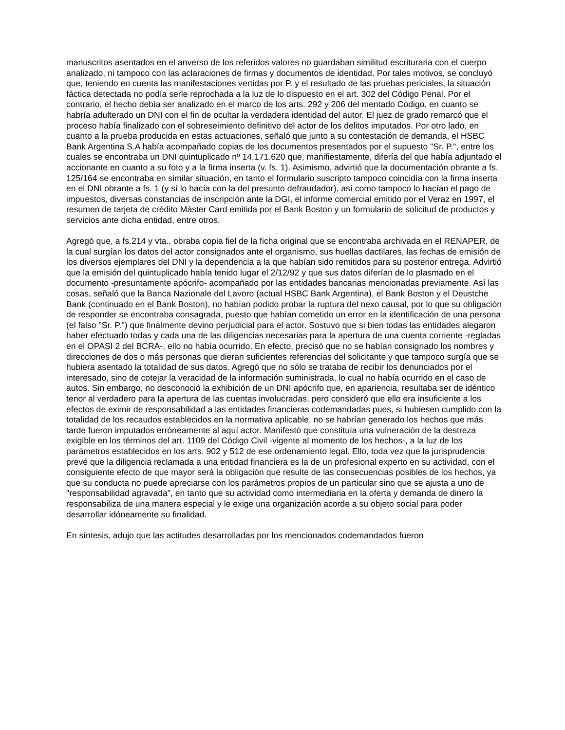manuscritos asentados en el anverso de los referidos valores no guardaban similitud escrituraria con el cuerpo analizado, ni tampoco con las aclaraciones de firmas y documentos de identidad. Por tales motivos, se concluyó que, teniendo en cuenta las manifestaciones vertidas por P. y el resultado de las pruebas periciales, la situación fáctica detectada no podía serle reprochada a la luz de lo dispuesto en el art. 302 del Código Penal. Por el contrario, el hecho debía ser analizado en el marco de los arts. 292 y 206 del mentado Código, en cuanto se habría adulterado un DNI con el fin de ocultar la verdadera identidad del autor. El juez de grado remarcó que el proceso había finalizado con el sobreseimiento definitivo del actor de los delitos imputados. Por otro lado, en cuanto a la prueba producida en estas actuaciones, señaló que junto a su contestación de demanda, el HSBC Bank Argentina S.A había acompañado copias de los documentos presentados por el supuesto "Sr. P.", entre los cuales se encontraba un DNI quintuplicado nº 14.171.620 que, manifiestamente, difería del que había adjuntado el accionante en cuanto a su foto y a la firma inserta (v. fs. 1). Asimismo, advirtió que la documentación obrante a fs. 125/164 se encontraba en similar situación, en tanto el formulario suscripto tampoco coincidía con la firma inserta en el DNI obrante a fs. 1 (y sí lo hacía con la del presunto defraudador), así como tampoco lo hacían el pago de impuestos, diversas constancias de inscripción ante la DGI, el informe comercial emitido por el Veraz en 1997, el resumen de tarjeta de crédito Máster Card emitida por el Bank Boston y un formulario de solicitud de productos y servicios ante dicha entidad, entre otros.
Agregó que, a fs.214 y vta., obraba copia fiel de la ficha original que se encontraba archivada en el RENAPER, de la cual surgían los datos del actor consignados ante el organismo, sus huellas dactilares, las fechas de emisión de los diversos ejemplares del DNI y la dependencia a la que habían sido remitidos para su posterior entrega. Advirtió que la emisión del quintuplicado había tenido lugar el 2/12/92 y que sus datos diferían de lo plasmado en el documento -presuntamente apócrifo- acompañado por las entidades bancarias mencionadas previamente. Así las cosas, señaló que la Banca Nazionale del Lavoro (actual HSBC Bank Argentina), el Bank Boston y el Deustche Bank (continuado en el Bank Boston), no habían podido probar la ruptura del nexo causal, por lo que su obligación de responder se encontraba consagrada, puesto que habían cometido un error en la identificación de una persona (el falso "Sr. P.") que finalmente devino perjudicial para el actor. Sostuvo que si bien todas las entidades alegaron haber efectuado todas y cada una de las diligencias necesarias para la apertura de una cuenta corriente -regladas en el OPASI 2 del BCRA-, ello no había ocurrido. En efecto, precisó que no se habían consignado los nombres y direcciones de dos o más personas que dieran suficientes referencias del solicitante y que tampoco surgía que se hubiera asentado la totalidad de sus datos. Agregó que no sólo se trataba de recibir los denunciados por el interesado, sino de cotejar la veracidad de la información suministrada, lo cual no había ocurrido en el caso de autos. Sin embargo, no desconoció la exhibición de un DNI apócrifo que, en apariencia, resultaba ser de idéntico tenor al verdadero para la apertura de las cuentas involucradas, pero consideró que ello era insuficiente a los efectos de eximir de responsabilidad a las entidades financieras codemandadas pues, si hubiesen cumplido con la totalidad de los recaudos establecidos en la normativa aplicable, no se habrían generado los hechos que más tarde fueron imputados erróneamente al aquí actor. Manifestó que constituía una vulneración de la destreza exigible en los términos del art. 1109 del Código Civil -vigente al momento de los hechos-, a la luz de los parámetros establecidos en los arts. 902 y 512 de ese ordenamiento legal. Ello, toda vez que la jurisprudencia prevé que la diligencia reclamada a una entidad financiera es la de un profesional experto en su actividad, con el consiguiente efecto de que mayor será la obligación que resulte de las consecuencias posibles de los hechos, ya que su conducta no puede apreciarse con los parámetros propios de un particular sino que se ajusta a uno de "responsabilidad agravada", en tanto que su actividad como intermediaria en la oferta y demanda de dinero la responsabiliza de una manera especial y le exige una organización acorde a su objeto social para poder desarrollar idóneamente su finalidad.
En síntesis, adujo que las actitudes desarrolladas por los mencionados codemandados fueron